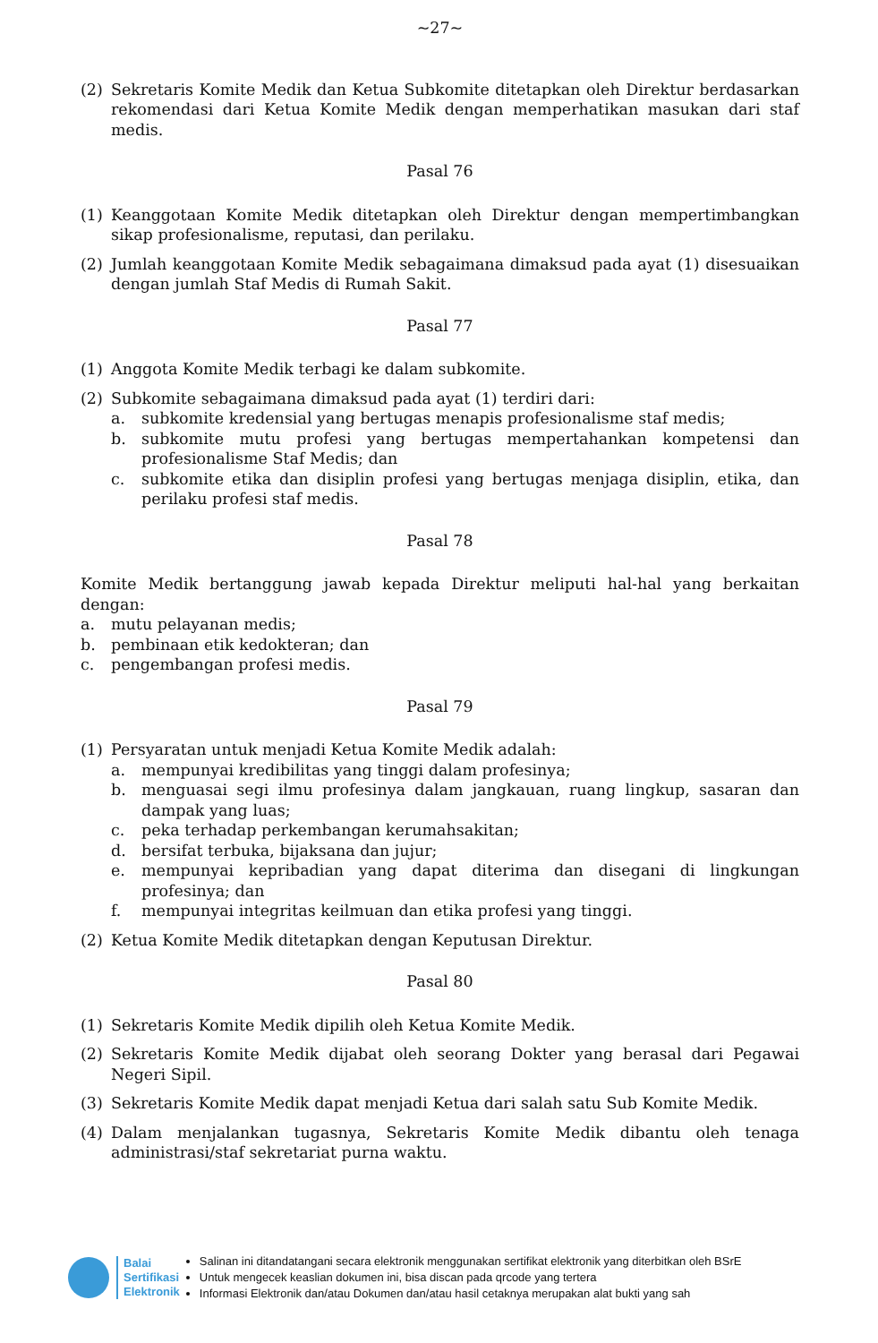~27~
(2) Sekretaris Komite Medik dan Ketua Subkomite ditetapkan oleh Direktur berdasarkan rekomendasi dari Ketua Komite Medik dengan memperhatikan masukan dari staf medis.
Pasal 76
(1) Keanggotaan Komite Medik ditetapkan oleh Direktur dengan mempertimbangkan sikap profesionalisme, reputasi, dan perilaku.
(2) Jumlah keanggotaan Komite Medik sebagaimana dimaksud pada ayat (1) disesuaikan dengan jumlah Staf Medis di Rumah Sakit.
Pasal 77
(1) Anggota Komite Medik terbagi ke dalam subkomite.
(2) Subkomite sebagaimana dimaksud pada ayat (1) terdiri dari:
a. subkomite kredensial yang bertugas menapis profesionalisme staf medis;
b. subkomite mutu profesi yang bertugas mempertahankan kompetensi dan profesionalisme Staf Medis; dan
c. subkomite etika dan disiplin profesi yang bertugas menjaga disiplin, etika, dan perilaku profesi staf medis.
Pasal 78
Komite Medik bertanggung jawab kepada Direktur meliputi hal-hal yang berkaitan dengan:
a. mutu pelayanan medis;
b. pembinaan etik kedokteran; dan
c. pengembangan profesi medis.
Pasal 79
(1) Persyaratan untuk menjadi Ketua Komite Medik adalah:
a. mempunyai kredibilitas yang tinggi dalam profesinya;
b. menguasai segi ilmu profesinya dalam jangkauan, ruang lingkup, sasaran dan dampak yang luas;
c. peka terhadap perkembangan kerumahsakitan;
d. bersifat terbuka, bijaksana dan jujur;
e. mempunyai kepribadian yang dapat diterima dan disegani di lingkungan profesinya; dan
f. mempunyai integritas keilmuan dan etika profesi yang tinggi.
(2) Ketua Komite Medik ditetapkan dengan Keputusan Direktur.
Pasal 80
(1) Sekretaris Komite Medik dipilih oleh Ketua Komite Medik.
(2) Sekretaris Komite Medik dijabat oleh seorang Dokter yang berasal dari Pegawai Negeri Sipil.
(3) Sekretaris Komite Medik dapat menjadi Ketua dari salah satu Sub Komite Medik.
(4) Dalam menjalankan tugasnya, Sekretaris Komite Medik dibantu oleh tenaga administrasi/staf sekretariat purna waktu.
Balai
Sertifikasi
Elektronik
Salinan ini ditandatangani secara elektronik menggunakan sertifikat elektronik yang diterbitkan oleh BSrE
Untuk mengecek keaslian dokumen ini, bisa discan pada qrcode yang tertera
Informasi Elektronik dan/atau Dokumen dan/atau hasil cetaknya merupakan alat bukti yang sah